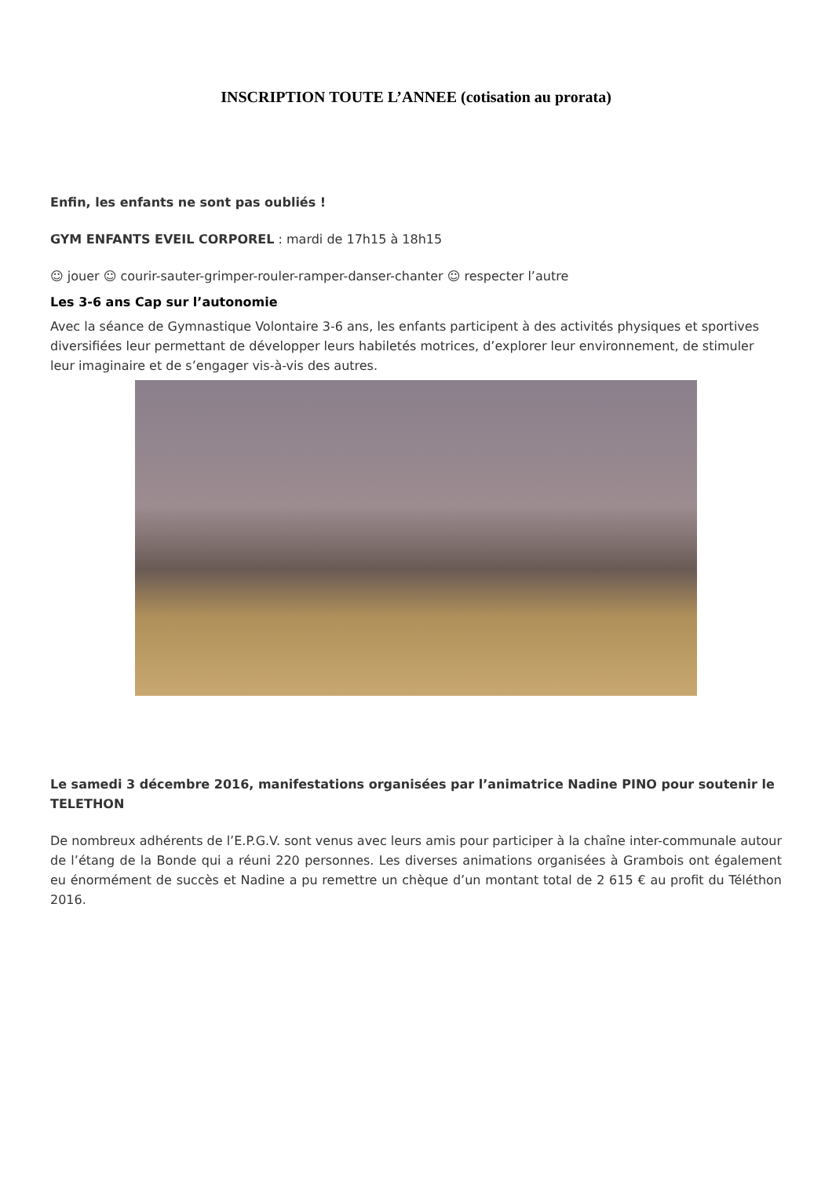INSCRIPTION TOUTE L’ANNEE (cotisation au prorata)
Enfin, les enfants ne sont pas oubliés !
GYM ENFANTS EVEIL CORPOREL : mardi de 17h15 à 18h15
☺ jouer ☺ courir-sauter-grimper-rouler-ramper-danser-chanter ☺ respecter l’autre
Les 3-6 ans Cap sur l’autonomie
Avec la séance de Gymnastique Volontaire 3-6 ans, les enfants participent à des activités physiques et sportives diversifiées leur permettant de développer leurs habiletés motrices, d’explorer leur environnement, de stimuler leur imaginaire et de s’engager vis-à-vis des autres.
Le samedi 3 décembre 2016, manifestations organisées par l’animatrice Nadine PINO pour soutenir le TELETHON
De nombreux adhérents de l’E.P.G.V. sont venus avec leurs amis pour participer à la chaîne inter-communale autour de l’étang de la Bonde qui a réuni 220 personnes. Les diverses animations organisées à Grambois ont également eu énormément de succès et Nadine a pu remettre un chèque d’un montant total de 2 615 € au profit du Téléthon 2016.